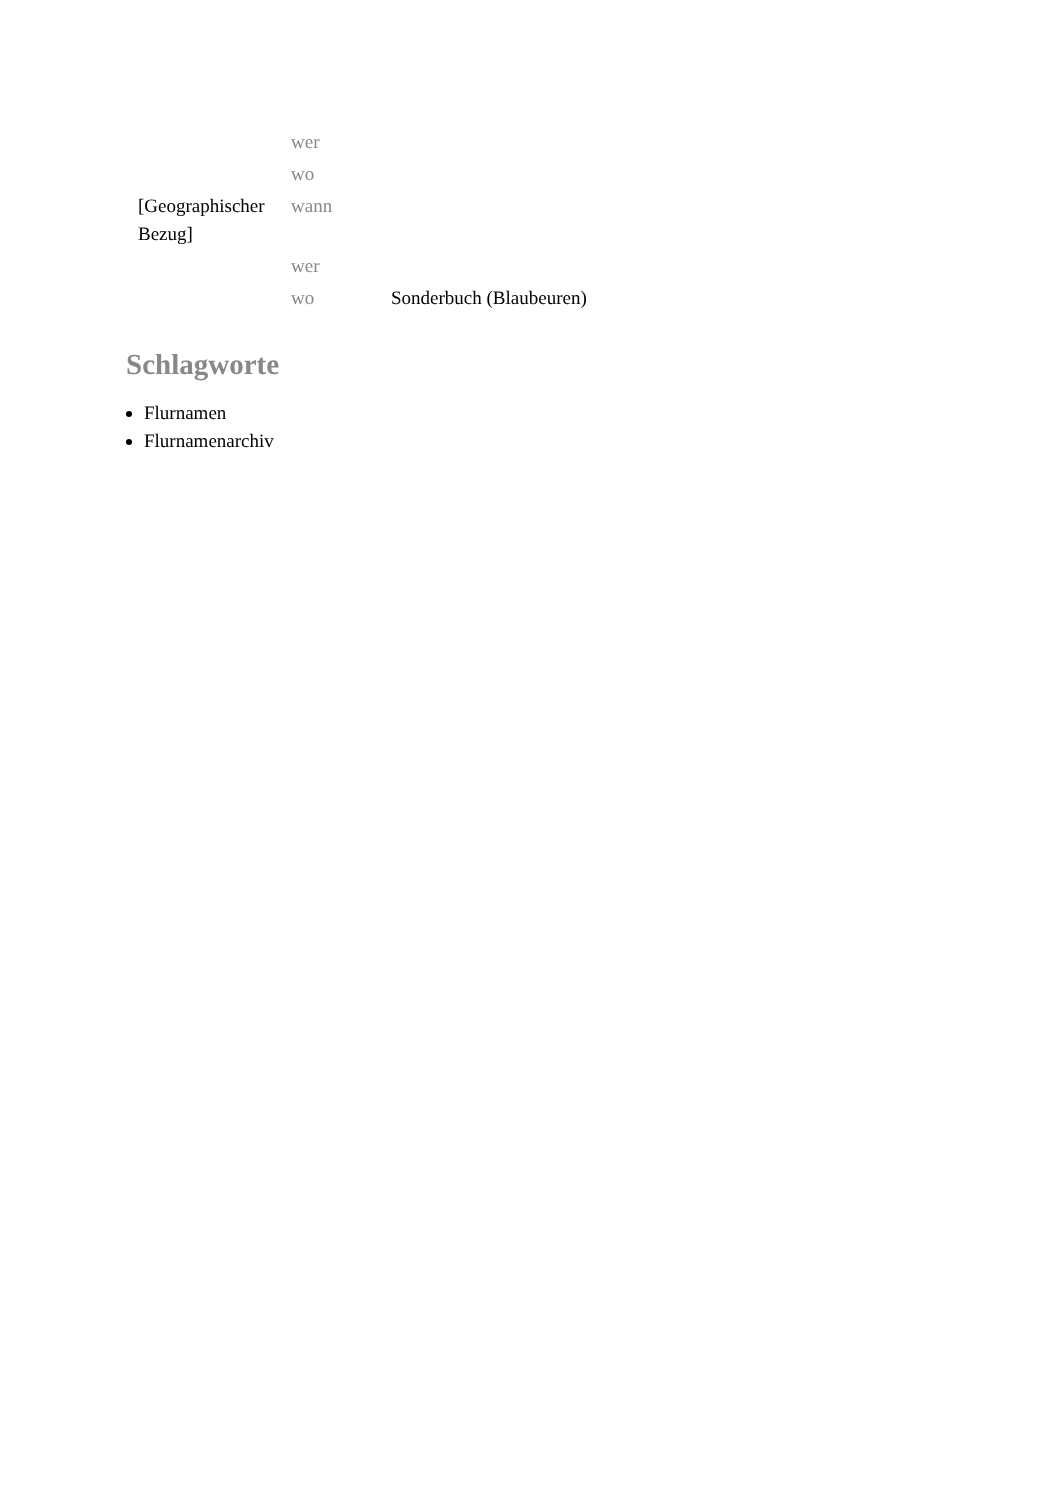| | wer | |
| | wo | |
| [Geographischer Bezug] | wann | |
| | wer | |
| | wo | Sonderbuch (Blaubeuren) |
Schlagworte
Flurnamen
Flurnamenarchiv